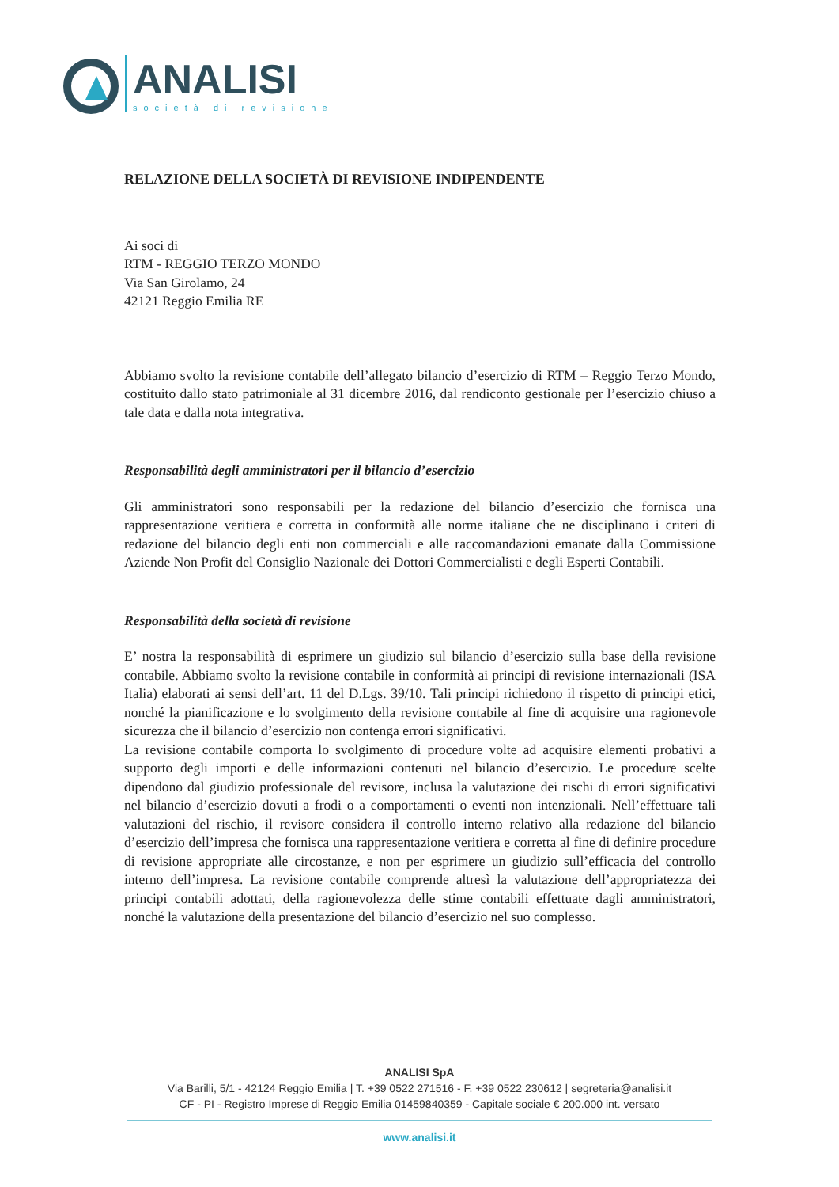ANALISI
società di revisione
RELAZIONE DELLA SOCIETÀ DI REVISIONE INDIPENDENTE
Ai soci di
RTM - REGGIO TERZO MONDO
Via San Girolamo, 24
42121 Reggio Emilia RE
Abbiamo svolto la revisione contabile dell’allegato bilancio d’esercizio di RTM – Reggio Terzo Mondo, costituito dallo stato patrimoniale al 31 dicembre 2016, dal rendiconto gestionale per l’esercizio chiuso a tale data e dalla nota integrativa.
Responsabilità degli amministratori per il bilancio d’esercizio
Gli amministratori sono responsabili per la redazione del bilancio d’esercizio che fornisca una rappresentazione veritiera e corretta in conformità alle norme italiane che ne disciplinano i criteri di redazione del bilancio degli enti non commerciali e alle raccomandazioni emanate dalla Commissione Aziende Non Profit del Consiglio Nazionale dei Dottori Commercialisti e degli Esperti Contabili.
Responsabilità della società di revisione
E’ nostra la responsabilità di esprimere un giudizio sul bilancio d’esercizio sulla base della revisione contabile. Abbiamo svolto la revisione contabile in conformità ai principi di revisione internazionali (ISA Italia) elaborati ai sensi dell’art. 11 del D.Lgs. 39/10. Tali principi richiedono il rispetto di principi etici, nonché la pianificazione e lo svolgimento della revisione contabile al fine di acquisire una ragionevole sicurezza che il bilancio d’esercizio non contenga errori significativi.
La revisione contabile comporta lo svolgimento di procedure volte ad acquisire elementi probativi a supporto degli importi e delle informazioni contenuti nel bilancio d’esercizio. Le procedure scelte dipendono dal giudizio professionale del revisore, inclusa la valutazione dei rischi di errori significativi nel bilancio d’esercizio dovuti a frodi o a comportamenti o eventi non intenzionali. Nell’effettuare tali valutazioni del rischio, il revisore considera il controllo interno relativo alla redazione del bilancio d’esercizio dell’impresa che fornisca una rappresentazione veritiera e corretta al fine di definire procedure di revisione appropriate alle circostanze, e non per esprimere un giudizio sull’efficacia del controllo interno dell’impresa. La revisione contabile comprende altresì la valutazione dell’appropriatezza dei principi contabili adottati, della ragionevolezza delle stime contabili effettuate dagli amministratori, nonché la valutazione della presentazione del bilancio d’esercizio nel suo complesso.
ANALISI SpA
Via Barilli, 5/1 - 42124 Reggio Emilia | T. +39 0522 271516 - F. +39 0522 230612 | segreteria@analisi.it
CF - PI - Registro Imprese di Reggio Emilia 01459840359 - Capitale sociale € 200.000 int. versato
www.analisi.it